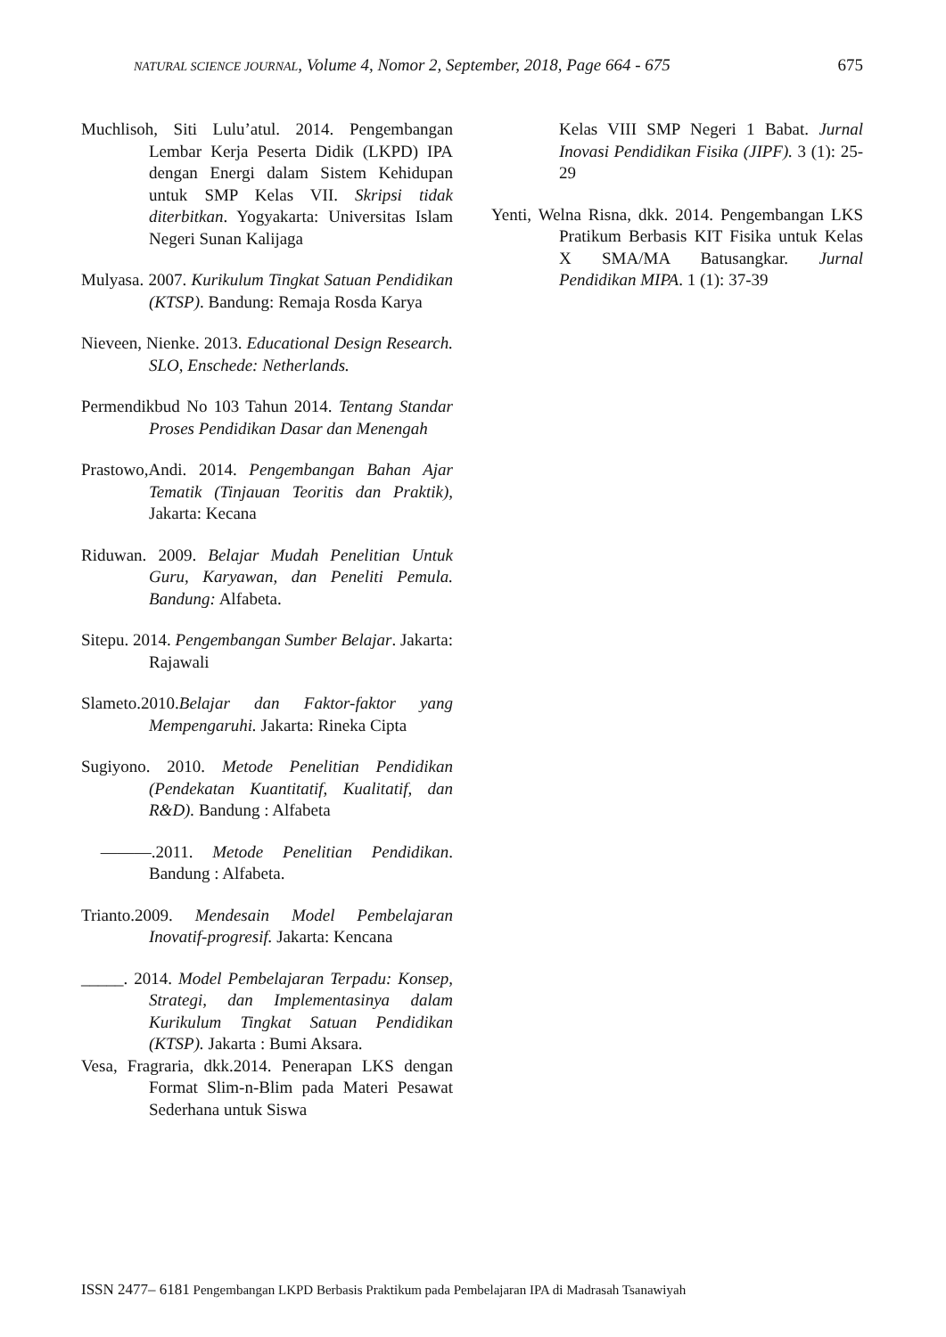NATURAL SCIENCE JOURNAL, Volume 4, Nomor 2, September, 2018, Page 664 - 675 675
Muchlisoh, Siti Lulu’atul. 2014. Pengembangan Lembar Kerja Peserta Didik (LKPD) IPA dengan Energi dalam Sistem Kehidupan untuk SMP Kelas VII. Skripsi tidak diterbitkan. Yogyakarta: Universitas Islam Negeri Sunan Kalijaga
Mulyasa. 2007. Kurikulum Tingkat Satuan Pendidikan (KTSP). Bandung: Remaja Rosda Karya
Nieveen, Nienke. 2013. Educational Design Research. SLO, Enschede: Netherlands.
Permendikbud No 103 Tahun 2014. Tentang Standar Proses Pendidikan Dasar dan Menengah
Prastowo,Andi. 2014. Pengembangan Bahan Ajar Tematik (Tinjauan Teoritis dan Praktik), Jakarta: Kecana
Riduwan. 2009. Belajar Mudah Penelitian Untuk Guru, Karyawan, dan Peneliti Pemula. Bandung: Alfabeta.
Sitepu. 2014. Pengembangan Sumber Belajar. Jakarta: Rajawali
Slameto.2010.Belajar dan Faktor-faktor yang Mempengaruhi. Jakarta: Rineka Cipta
Sugiyono. 2010. Metode Penelitian Pendidikan (Pendekatan Kuantitatif, Kualitatif, dan R&D). Bandung : Alfabeta
———.2011. Metode Penelitian Pendidikan. Bandung : Alfabeta.
Trianto.2009. Mendesain Model Pembelajaran Inovatif-progresif. Jakarta: Kencana
_____. 2014. Model Pembelajaran Terpadu: Konsep, Strategi, dan Implementasinya dalam Kurikulum Tingkat Satuan Pendidikan (KTSP). Jakarta : Bumi Aksara.
Vesa, Fragraria, dkk.2014. Penerapan LKS dengan Format Slim-n-Blim pada Materi Pesawat Sederhana untuk Siswa
Kelas VIII SMP Negeri 1 Babat. Jurnal Inovasi Pendidikan Fisika (JIPF). 3 (1): 25-29
Yenti, Welna Risna, dkk. 2014. Pengembangan LKS Pratikum Berbasis KIT Fisika untuk Kelas X SMA/MA Batusangkar. Jurnal Pendidikan MIPA. 1 (1): 37-39
ISSN 2477– 6181 Pengembangan LKPD Berbasis Praktikum pada Pembelajaran IPA di Madrasah Tsanawiyah